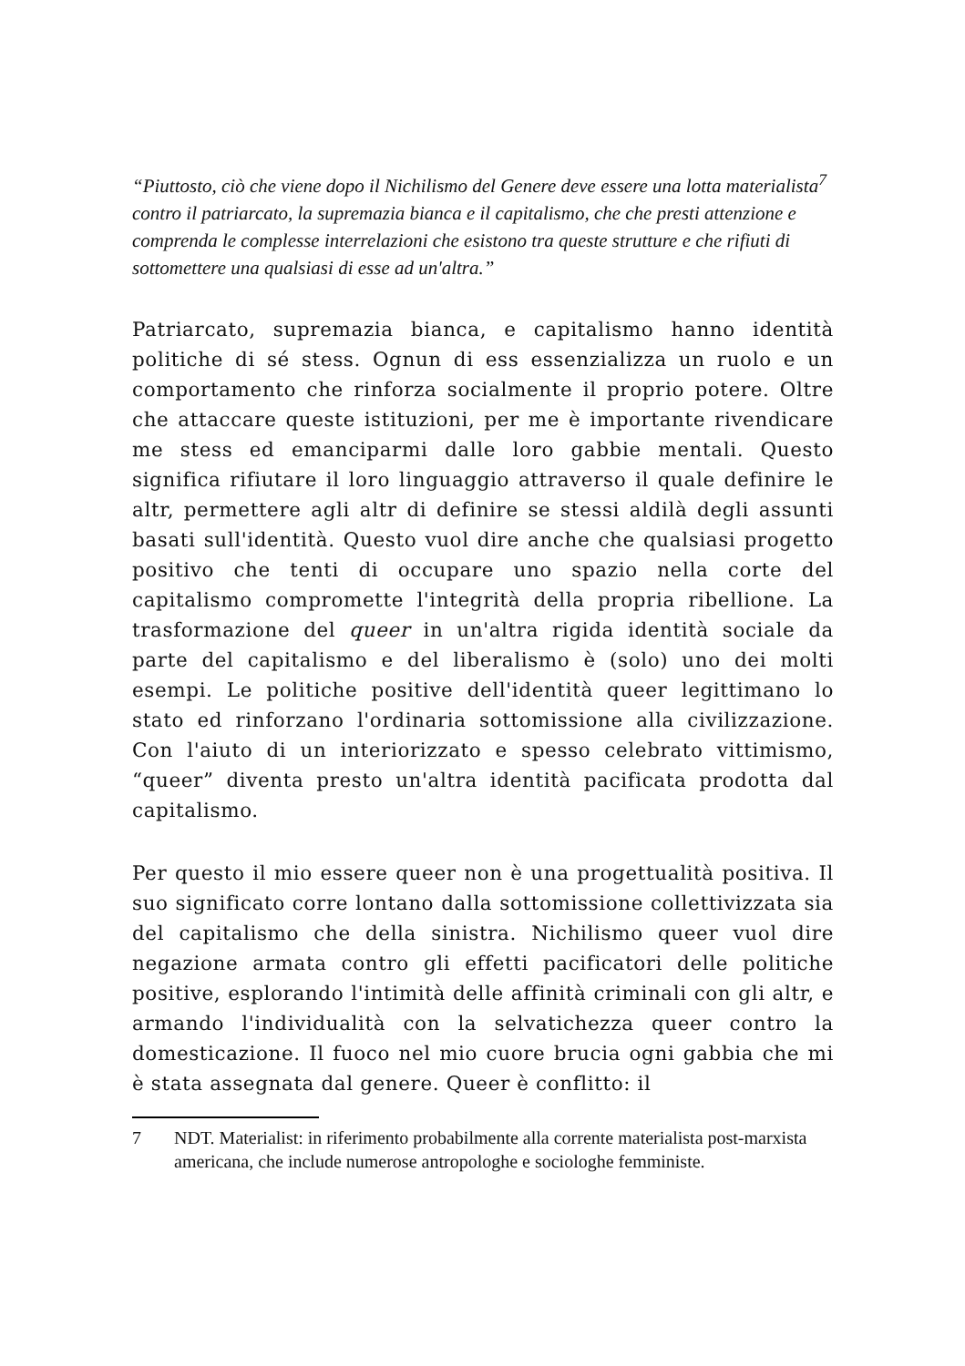“Piuttosto, ciò che viene dopo il Nichilismo del Genere deve essere una lotta materialista<sup>7</sup> contro il patriarcato, la supremazia bianca e il capitalismo, che che presti attenzione e comprenda le complesse interrelazioni che esistono tra queste strutture e che rifiuti di sottomettere una qualsiasi di esse ad un'altra.”
Patriarcato, supremazia bianca, e capitalismo hanno identità politiche di sé stess. Ognun di ess essenzializza un ruolo e un comportamento che rinforza socialmente il proprio potere. Oltre che attaccare queste istituzioni, per me è importante rivendicare me stess ed emanciparmi dalle loro gabbie mentali. Questo significa rifiutare il loro linguaggio attraverso il quale definire le altr, permettere agli altr di definire se stessi aldilà degli assunti basati sull'identità. Questo vuol dire anche che qualsiasi progetto positivo che tenti di occupare uno spazio nella corte del capitalismo compromette l'integrità della propria ribellione. La trasformazione del queer in un'altra rigida identità sociale da parte del capitalismo e del liberalismo è (solo) uno dei molti esempi. Le politiche positive dell'identità queer legittimano lo stato ed rinforzano l'ordinaria sottomissione alla civilizzazione. Con l'aiuto di un interiorizzato e spesso celebrato vittimismo, “queer” diventa presto un'altra identità pacificata prodotta dal capitalismo.
Per questo il mio essere queer non è una progettualità positiva. Il suo significato corre lontano dalla sottomissione collettivizzata sia del capitalismo che della sinistra. Nichilismo queer vuol dire negazione armata contro gli effetti pacificatori delle politiche positive, esplorando l'intimità delle affinità criminali con gli altr, e armando l'individualità con la selvatichezza queer contro la domesticazione. Il fuoco nel mio cuore brucia ogni gabbia che mi è stata assegnata dal genere. Queer è conflitto: il
7 NDT. Materialist: in riferimento probabilmente alla corrente materialista post-marxista americana, che include numerose antropologhe e sociologhe femministe.